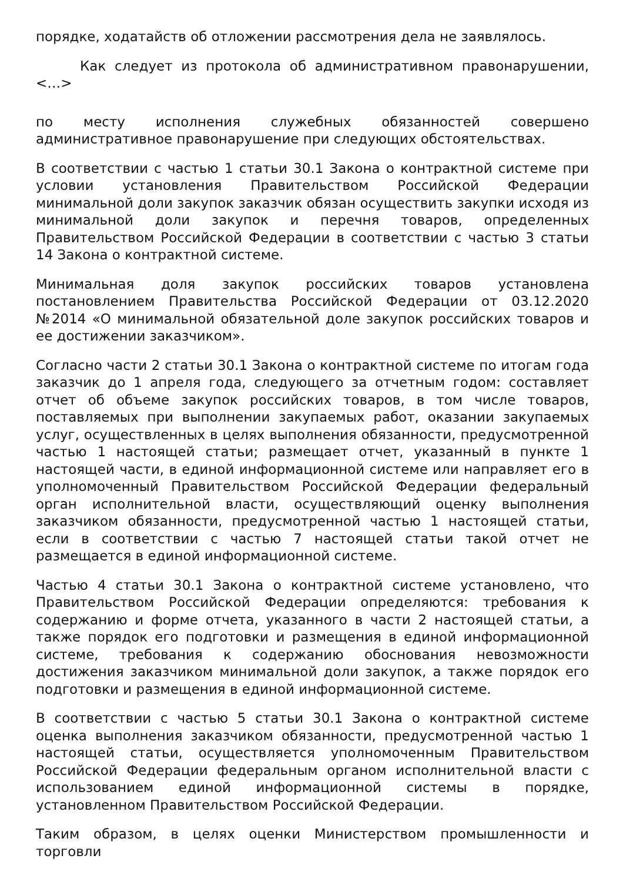порядке, ходатайств об отложении рассмотрения дела не заявлялось.
Как следует из протокола об административном правонарушении, <…>
по месту исполнения служебных обязанностей совершено административное правонарушение при следующих обстоятельствах.
В соответствии с частью 1 статьи 30.1 Закона о контрактной системе при условии установления Правительством Российской Федерации минимальной доли закупок заказчик обязан осуществить закупки исходя из минимальной доли закупок и перечня товаров, определенных Правительством Российской Федерации в соответствии с частью 3 статьи 14 Закона о контрактной системе.
Минимальная доля закупок российских товаров установлена постановлением Правительства Российской Федерации от 03.12.2020 №2014 «О минимальной обязательной доле закупок российских товаров и ее достижении заказчиком».
Согласно части 2 статьи 30.1 Закона о контрактной системе по итогам года заказчик до 1 апреля года, следующего за отчетным годом: составляет отчет об объеме закупок российских товаров, в том числе товаров, поставляемых при выполнении закупаемых работ, оказании закупаемых услуг, осуществленных в целях выполнения обязанности, предусмотренной частью 1 настоящей статьи; размещает отчет, указанный в пункте 1 настоящей части, в единой информационной системе или направляет его в уполномоченный Правительством Российской Федерации федеральный орган исполнительной власти, осуществляющий оценку выполнения заказчиком обязанности, предусмотренной частью 1 настоящей статьи, если в соответствии с частью 7 настоящей статьи такой отчет не размещается в единой информационной системе.
Частью 4 статьи 30.1 Закона о контрактной системе установлено, что Правительством Российской Федерации определяются: требования к содержанию и форме отчета, указанного в части 2 настоящей статьи, а также порядок его подготовки и размещения в единой информационной системе, требования к содержанию обоснования невозможности достижения заказчиком минимальной доли закупок, а также порядок его подготовки и размещения в единой информационной системе.
В соответствии с частью 5 статьи 30.1 Закона о контрактной системе оценка выполнения заказчиком обязанности, предусмотренной частью 1 настоящей статьи, осуществляется уполномоченным Правительством Российской Федерации федеральным органом исполнительной власти с использованием единой информационной системы в порядке, установленном Правительством Российской Федерации.
Таким образом, в целях оценки Министерством промышленности и торговли